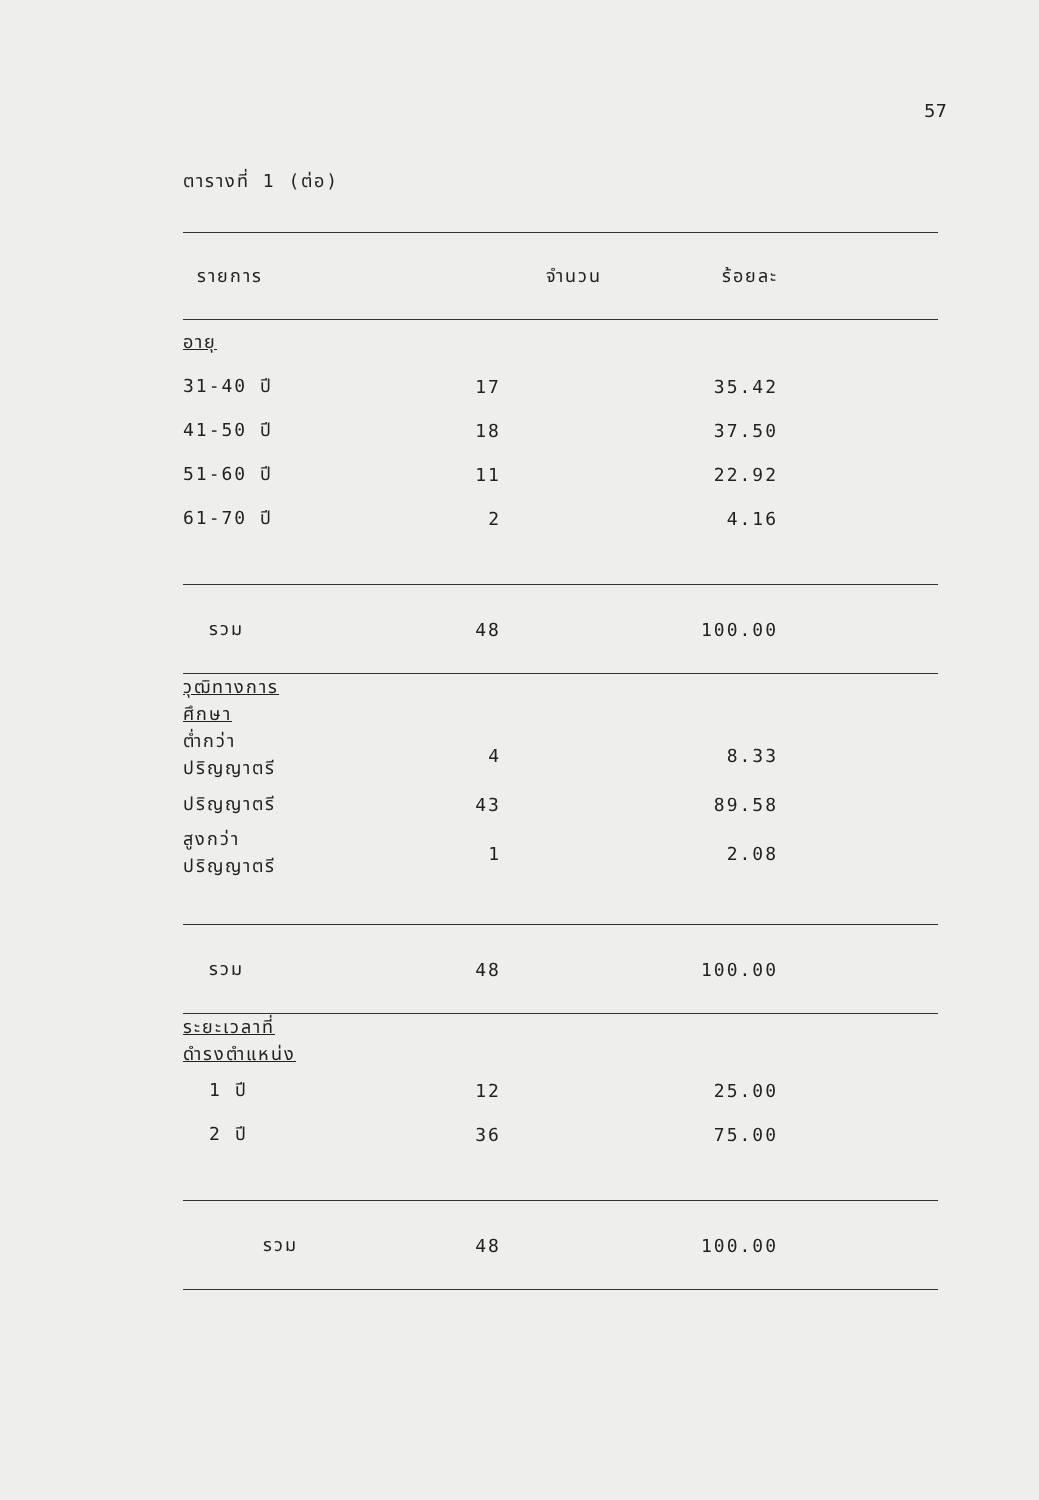57
ตารางที่ 1 (ต่อ)
| รายการ | จำนวน | ร้อยละ |
| --- | --- | --- |
| อายุ | | |
| 31-40 ปี | 17 | 35.42 |
| 41-50 ปี | 18 | 37.50 |
| 51-60 ปี | 11 | 22.92 |
| 61-70 ปี | 2 | 4.16 |
| รวม | 48 | 100.00 |
| วุฒิทางการศึกษา | | |
| ต่ำกว่าปริญญาตรี | 4 | 8.33 |
| ปริญญาตรี | 43 | 89.58 |
| สูงกว่าปริญญาตรี | 1 | 2.08 |
| รวม | 48 | 100.00 |
| ระยะเวลาที่ดำรงตำแหน่ง | | |
| 1 ปี | 12 | 25.00 |
| 2 ปี | 36 | 75.00 |
| รวม | 48 | 100.00 |